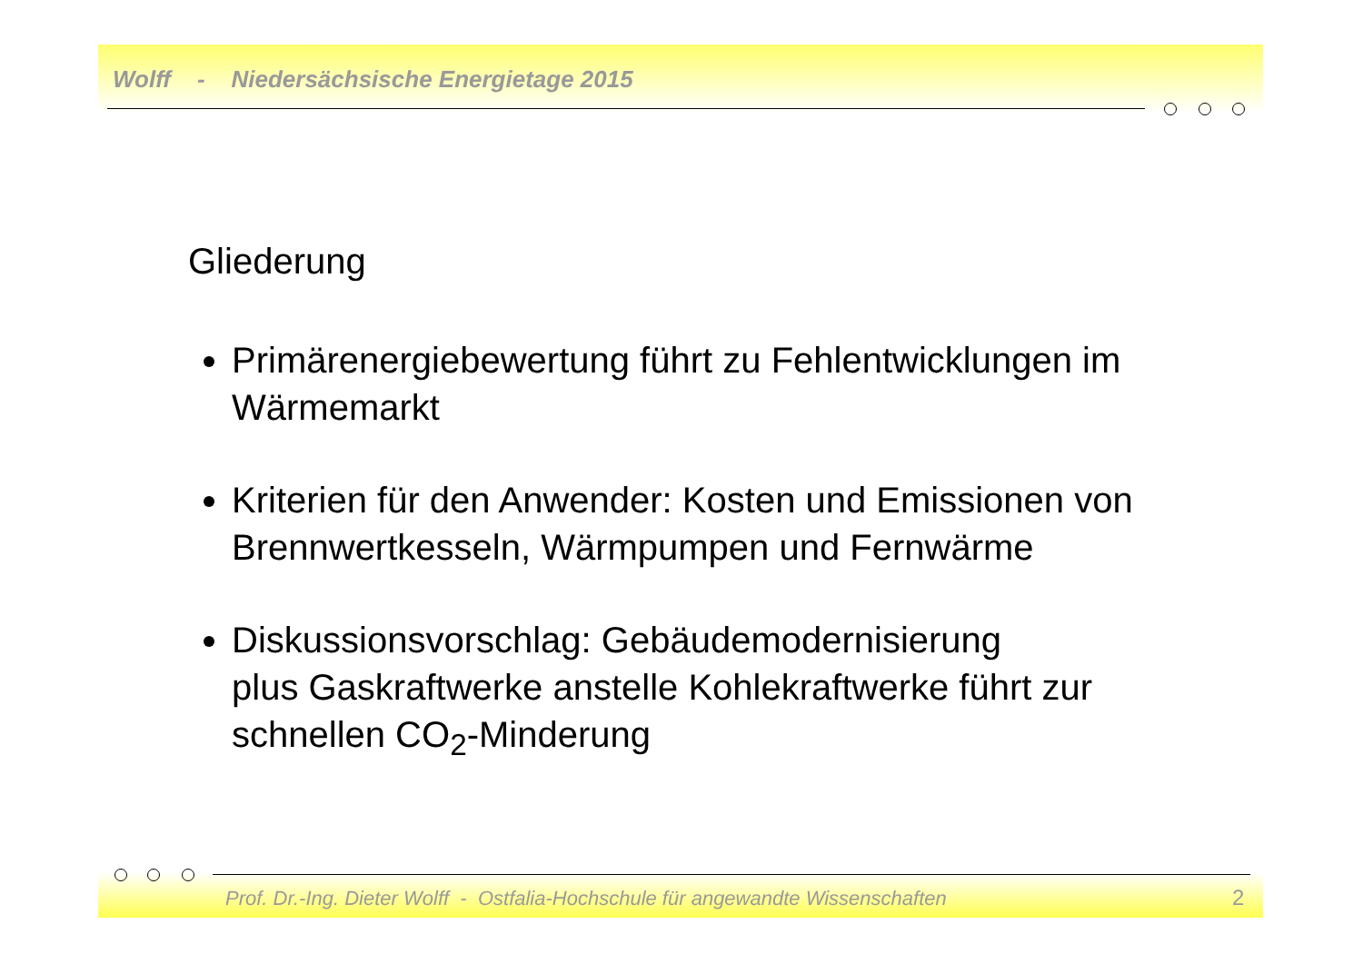Wolff - Niedersächsische Energietage 2015
Gliederung
Primärenergiebewertung führt zu Fehlentwicklungen im Wärmemarkt
Kriterien für den Anwender: Kosten und Emissionen von Brennwertkesseln, Wärmpumpen und Fernwärme
Diskussionsvorschlag: Gebäudemodernisierung
plus Gaskraftwerke anstelle Kohlekraftwerke führt zur schnellen CO<sub>2</sub>-Minderung
Prof. Dr.-Ing. Dieter Wolff - Ostfalia-Hochschule für angewandte Wissenschaften
2